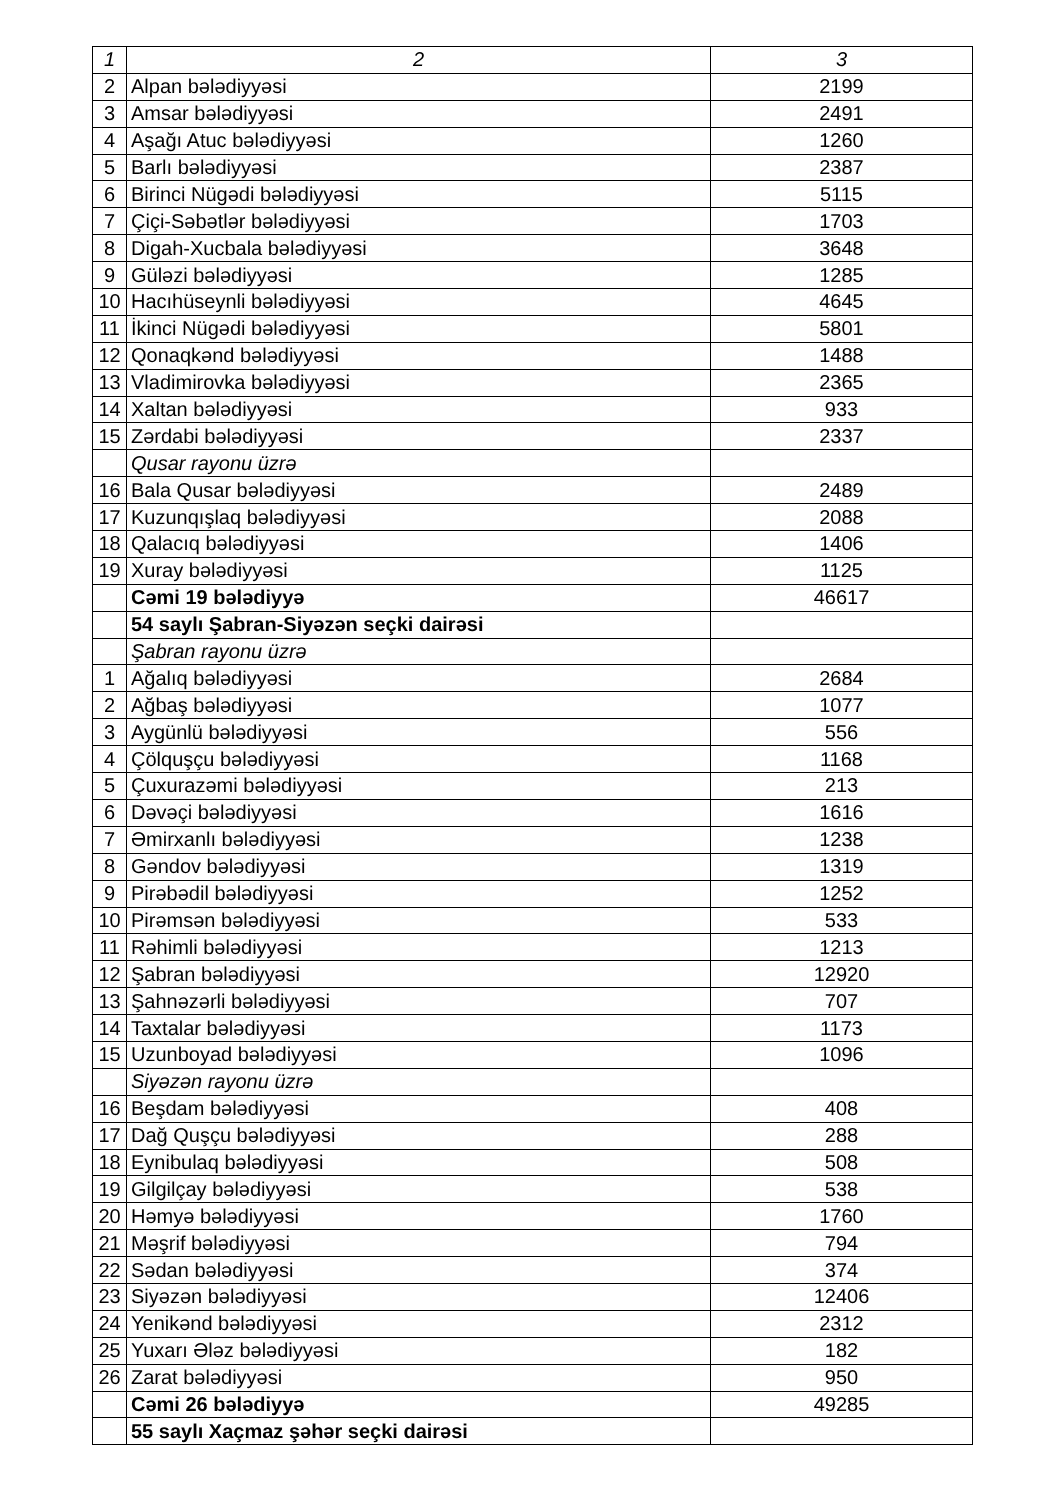| 1 | 2 | 3 |
| --- | --- | --- |
| 2 | Alpan bələdiyyəsi | 2199 |
| 3 | Amsar bələdiyyəsi | 2491 |
| 4 | Aşağı Atuc bələdiyyəsi | 1260 |
| 5 | Barlı bələdiyyəsi | 2387 |
| 6 | Birinci Nügədi bələdiyyəsi | 5115 |
| 7 | Çiçi-Səbətlər bələdiyyəsi | 1703 |
| 8 | Digah-Xucbala bələdiyyəsi | 3648 |
| 9 | Güləzi bələdiyyəsi | 1285 |
| 10 | Hacıhüseynli bələdiyyəsi | 4645 |
| 11 | İkinci Nügədi bələdiyyəsi | 5801 |
| 12 | Qonaqkənd bələdiyyəsi | 1488 |
| 13 | Vladimirovka bələdiyyəsi | 2365 |
| 14 | Xaltan bələdiyyəsi | 933 |
| 15 | Zərdabi bələdiyyəsi | 2337 |
| | Qusar rayonu üzrə | |
| 16 | Bala Qusar bələdiyyəsi | 2489 |
| 17 | Kuzunqışlaq bələdiyyəsi | 2088 |
| 18 | Qalacıq bələdiyyəsi | 1406 |
| 19 | Xuray bələdiyyəsi | 1125 |
| | Cəmi 19 bələdiyyə | 46617 |
| | 54 saylı Şabran-Siyəzən seçki dairəsi | |
| | Şabran rayonu üzrə | |
| 1 | Ağalıq bələdiyyəsi | 2684 |
| 2 | Ağbaş bələdiyyəsi | 1077 |
| 3 | Aygünlü bələdiyyəsi | 556 |
| 4 | Çölquşçu bələdiyyəsi | 1168 |
| 5 | Çuxurazəmi bələdiyyəsi | 213 |
| 6 | Dəvəçi bələdiyyəsi | 1616 |
| 7 | Əmirxanlı bələdiyyəsi | 1238 |
| 8 | Gəndov bələdiyyəsi | 1319 |
| 9 | Pirəbədil bələdiyyəsi | 1252 |
| 10 | Pirəmsən bələdiyyəsi | 533 |
| 11 | Rəhimli bələdiyyəsi | 1213 |
| 12 | Şabran bələdiyyəsi | 12920 |
| 13 | Şahnəzərli bələdiyyəsi | 707 |
| 14 | Taxtalar bələdiyyəsi | 1173 |
| 15 | Uzunboyad bələdiyyəsi | 1096 |
| | Siyəzən rayonu üzrə | |
| 16 | Beşdam bələdiyyəsi | 408 |
| 17 | Dağ Quşçu bələdiyyəsi | 288 |
| 18 | Eynibulaq bələdiyyəsi | 508 |
| 19 | Gilgilçay bələdiyyəsi | 538 |
| 20 | Həmyə bələdiyyəsi | 1760 |
| 21 | Məşrif bələdiyyəsi | 794 |
| 22 | Sədan bələdiyyəsi | 374 |
| 23 | Siyəzən bələdiyyəsi | 12406 |
| 24 | Yenikənd bələdiyyəsi | 2312 |
| 25 | Yuxarı Ələz bələdiyyəsi | 182 |
| 26 | Zarat bələdiyyəsi | 950 |
| | Cəmi 26 bələdiyyə | 49285 |
| | 55 saylı Xaçmaz şəhər seçki dairəsi | |